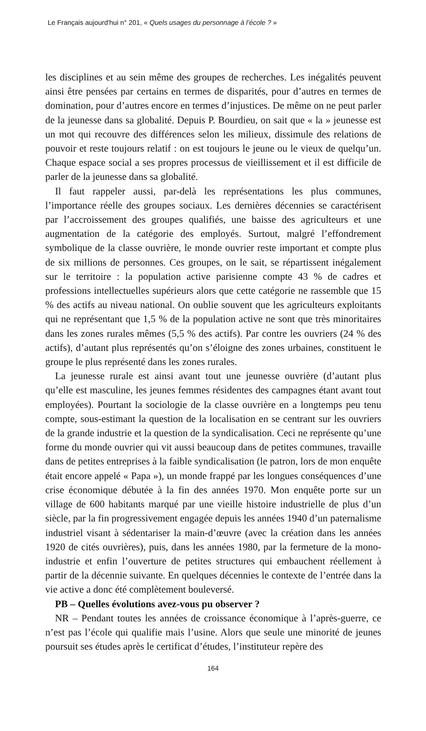Le Français aujourd'hui n° 201, « Quels usages du personnage à l’école ? »
les disciplines et au sein même des groupes de recherches. Les inégalités peuvent ainsi être pensées par certains en termes de disparités, pour d’autres en termes de domination, pour d’autres encore en termes d’injustices. De même on ne peut parler de la jeunesse dans sa globalité. Depuis P. Bourdieu, on sait que « la » jeunesse est un mot qui recouvre des différences selon les milieux, dissimule des relations de pouvoir et reste toujours relatif : on est toujours le jeune ou le vieux de quelqu’un. Chaque espace social a ses propres processus de vieillissement et il est difficile de parler de la jeunesse dans sa globalité.
Il faut rappeler aussi, par-delà les représentations les plus communes, l’importance réelle des groupes sociaux. Les dernières décennies se caractérisent par l’accroissement des groupes qualifiés, une baisse des agriculteurs et une augmentation de la catégorie des employés. Surtout, malgré l’effondrement symbolique de la classe ouvrière, le monde ouvrier reste important et compte plus de six millions de personnes. Ces groupes, on le sait, se répartissent inégalement sur le territoire : la population active parisienne compte 43 % de cadres et professions intellectuelles supérieurs alors que cette catégorie ne rassemble que 15 % des actifs au niveau national. On oublie souvent que les agriculteurs exploitants qui ne représentant que 1,5 % de la population active ne sont que très minoritaires dans les zones rurales mêmes (5,5 % des actifs). Par contre les ouvriers (24 % des actifs), d’autant plus représentés qu’on s’éloigne des zones urbaines, constituent le groupe le plus représenté dans les zones rurales.
La jeunesse rurale est ainsi avant tout une jeunesse ouvrière (d’autant plus qu’elle est masculine, les jeunes femmes résidentes des campagnes étant avant tout employées). Pourtant la sociologie de la classe ouvrière en a longtemps peu tenu compte, sous-estimant la question de la localisation en se centrant sur les ouvriers de la grande industrie et la question de la syndicalisation. Ceci ne représente qu’une forme du monde ouvrier qui vit aussi beaucoup dans de petites communes, travaille dans de petites entreprises à la faible syndicalisation (le patron, lors de mon enquête était encore appelé « Papa »), un monde frappé par les longues conséquences d’une crise économique débutée à la fin des années 1970. Mon enquête porte sur un village de 600 habitants marqué par une vieille histoire industrielle de plus d’un siècle, par la fin progressivement engagée depuis les années 1940 d’un paternalisme industriel visant à sédentariser la main-d’œuvre (avec la création dans les années 1920 de cités ouvrières), puis, dans les années 1980, par la fermeture de la mono-industrie et enfin l’ouverture de petites structures qui embauchent réellement à partir de la décennie suivante. En quelques décennies le contexte de l’entrée dans la vie active a donc été complètement bouleversé.
PB – Quelles évolutions avez-vous pu observer ?
NR – Pendant toutes les années de croissance économique à l’après-guerre, ce n’est pas l’école qui qualifie mais l’usine. Alors que seule une minorité de jeunes poursuit ses études après le certificat d’études, l’instituteur repère des
164